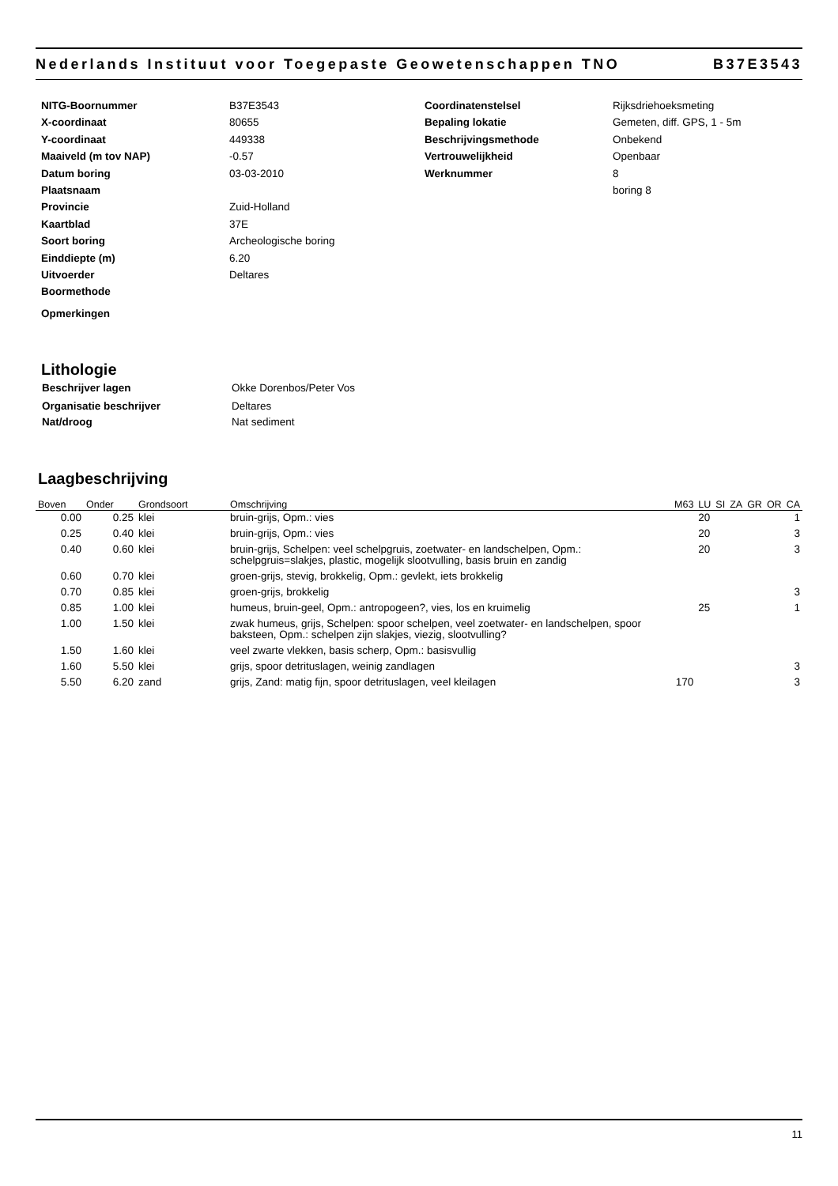Nederlands Instituut voor Toegepaste Geowetenschappen TNO B37E3543
| NITG-Boornummer | B37E3543 | Coordinatenstelsel | Rijksdriehoeksmeting |
| X-coordinaat | 80655 | Bepaling lokatie | Gemeten, diff. GPS, 1 - 5m |
| Y-coordinaat | 449338 | Beschrijvingsmethode | Onbekend |
| Maaiveld (m tov NAP) | -0.57 | Vertrouwelijkheid | Openbaar |
| Datum boring | 03-03-2010 | Werknummer | 8 |
| Plaatsnaam | | | boring 8 |
| Provincie | Zuid-Holland | | |
| Kaartblad | 37E | | |
| Soort boring | Archeologische boring | | |
| Einddiepte (m) | 6.20 | | |
| Uitvoerder | Deltares | | |
| Boormethode | | | |
| Opmerkingen | | | |
Lithologie
| Beschrijver lagen | Okke Dorenbos/Peter Vos |
| Organisatie beschrijver | Deltares |
| Nat/droog | Nat sediment |
Laagbeschrijving
| Boven | Onder | Grondsoort | Omschrijving | M63 | LU | SI | ZA | GR | OR | CA |
| --- | --- | --- | --- | --- | --- | --- | --- | --- | --- | --- |
| 0.00 | 0.25 | klei | bruin-grijs, Opm.: vies | | 20 | | | | | 1 |
| 0.25 | 0.40 | klei | bruin-grijs, Opm.: vies | | 20 | | | | | 3 |
| 0.40 | 0.60 | klei | bruin-grijs, Schelpen: veel schelpgruis, zoetwater- en landschelpen, Opm.: schelpgruis=slakjes, plastic, mogelijk slootvulling, basis bruin en zandig | | 20 | | | | | 3 |
| 0.60 | 0.70 | klei | groen-grijs, stevig, brokkelig, Opm.: gevlekt, iets brokkelig | | | | | | | |
| 0.70 | 0.85 | klei | groen-grijs, brokkelig | | | | | | | 3 |
| 0.85 | 1.00 | klei | humeus, bruin-geel, Opm.: antropogeen?, vies, los en kruimelig | | 25 | | | | | 1 |
| 1.00 | 1.50 | klei | zwak humeus, grijs, Schelpen: spoor schelpen, veel zoetwater- en landschelpen, spoor baksteen, Opm.: schelpen zijn slakjes, viezig, slootvulling? | | | | | | | |
| 1.50 | 1.60 | klei | veel zwarte vlekken, basis scherp, Opm.: basisvullig | | | | | | | |
| 1.60 | 5.50 | klei | grijs, spoor detrituslagen, weinig zandlagen | | | | | | | 3 |
| 5.50 | 6.20 | zand | grijs, Zand: matig fijn, spoor detrituslagen, veel kleilagen | 170 | | | | | | 3 |
11